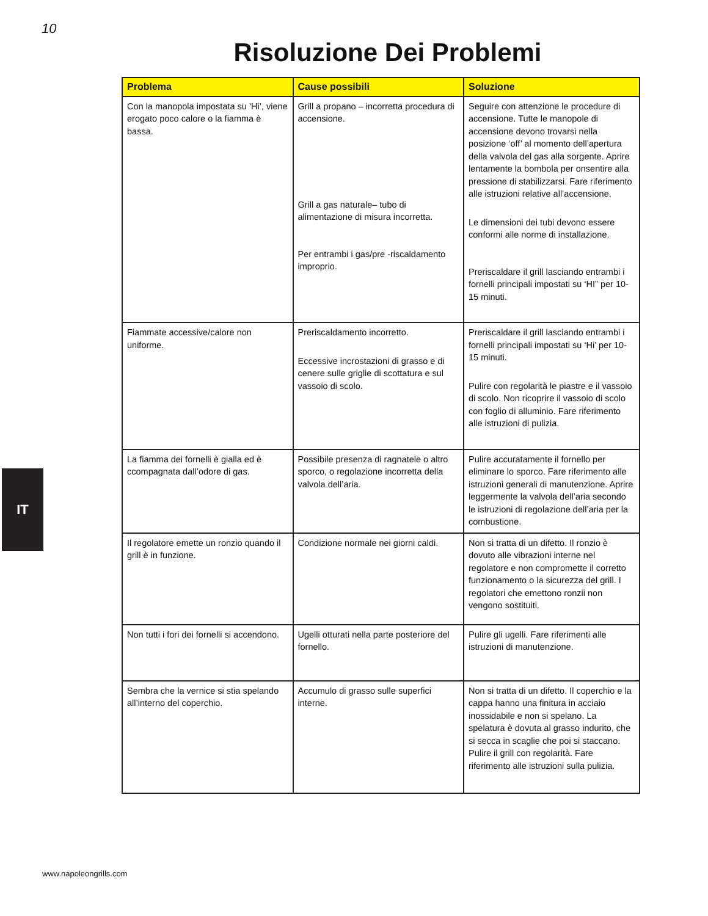10
Risoluzione Dei Problemi
| Problema | Cause possibili | Soluzione |
| --- | --- | --- |
| Con la manopola impostata su ‘Hi’, viene erogato poco calore o la fiamma è bassa. | Grill a propano – incorretta procedura di accensione. Grill a gas naturale– tubo di alimentazione di misura incorretta. Per entrambi i gas/pre -riscaldamento improprio. | Seguire con attenzione le procedure di accensione. Tutte le manopole di accensione devono trovarsi nella posizione ‘off’ al momento dell’apertura della valvola del gas alla sorgente. Aprire lentamente la bombola per onsentire alla pressione di stabilizzarsi. Fare riferimento alle istruzioni relative all’accensione. Le dimensioni dei tubi devono essere conformi alle norme di installazione. Preriscaldare il grill lasciando entrambi i fornelli principali impostati su ‘HI” per 10-15 minuti. |
| Fiammate accessive/calore non uniforme. | Preriscaldamento incorretto. Eccessive incrostazioni di grasso e di cenere sulle griglie di scottatura e sul vassoio di scolo. | Preriscaldare il grill lasciando entrambi i fornelli principali impostati su ‘Hi’ per 10-15 minuti. Pulire con regolarità le piastre e il vassoio di scolo. Non ricoprire il vassoio di scolo con foglio di alluminio. Fare riferimento alle istruzioni di pulizia. |
| La fiamma dei fornelli è gialla ed è ccompagnata dall’odore di gas. | Possibile presenza di ragnatele o altro sporco, o regolazione incorretta della valvola dell’aria. | Pulire accuratamente il fornello per eliminare lo sporco. Fare riferimento alle istruzioni generali di manutenzione. Aprire leggermente la valvola dell’aria secondo le istruzioni di regolazione dell’aria per la combustione. |
| Il regolatore emette un ronzio quando il grill è in funzione. | Condizione normale nei giorni caldi. | Non si tratta di un difetto. Il ronzio è dovuto alle vibrazioni interne nel regolatore e non compromette il corretto funzionamento o la sicurezza del grill. I regolatori che emettono ronzii non vengono sostituiti. |
| Non tutti i fori dei fornelli si accendono. | Ugelli otturati nella parte posteriore del fornello. | Pulire gli ugelli. Fare riferimenti alle istruzioni di manutenzione. |
| Sembra che la vernice si stia spelando all’interno del coperchio. | Accumulo di grasso sulle superfici interne. | Non si tratta di un difetto. Il coperchio e la cappa hanno una finitura in acciaio inossidabile e non si spelano. La spelatura è dovuta al grasso indurito, che si secca in scaglie che poi si staccano. Pulire il grill con regolarità. Fare riferimento alle istruzioni sulla pulizia. |
IT
www.napoleongrills.com